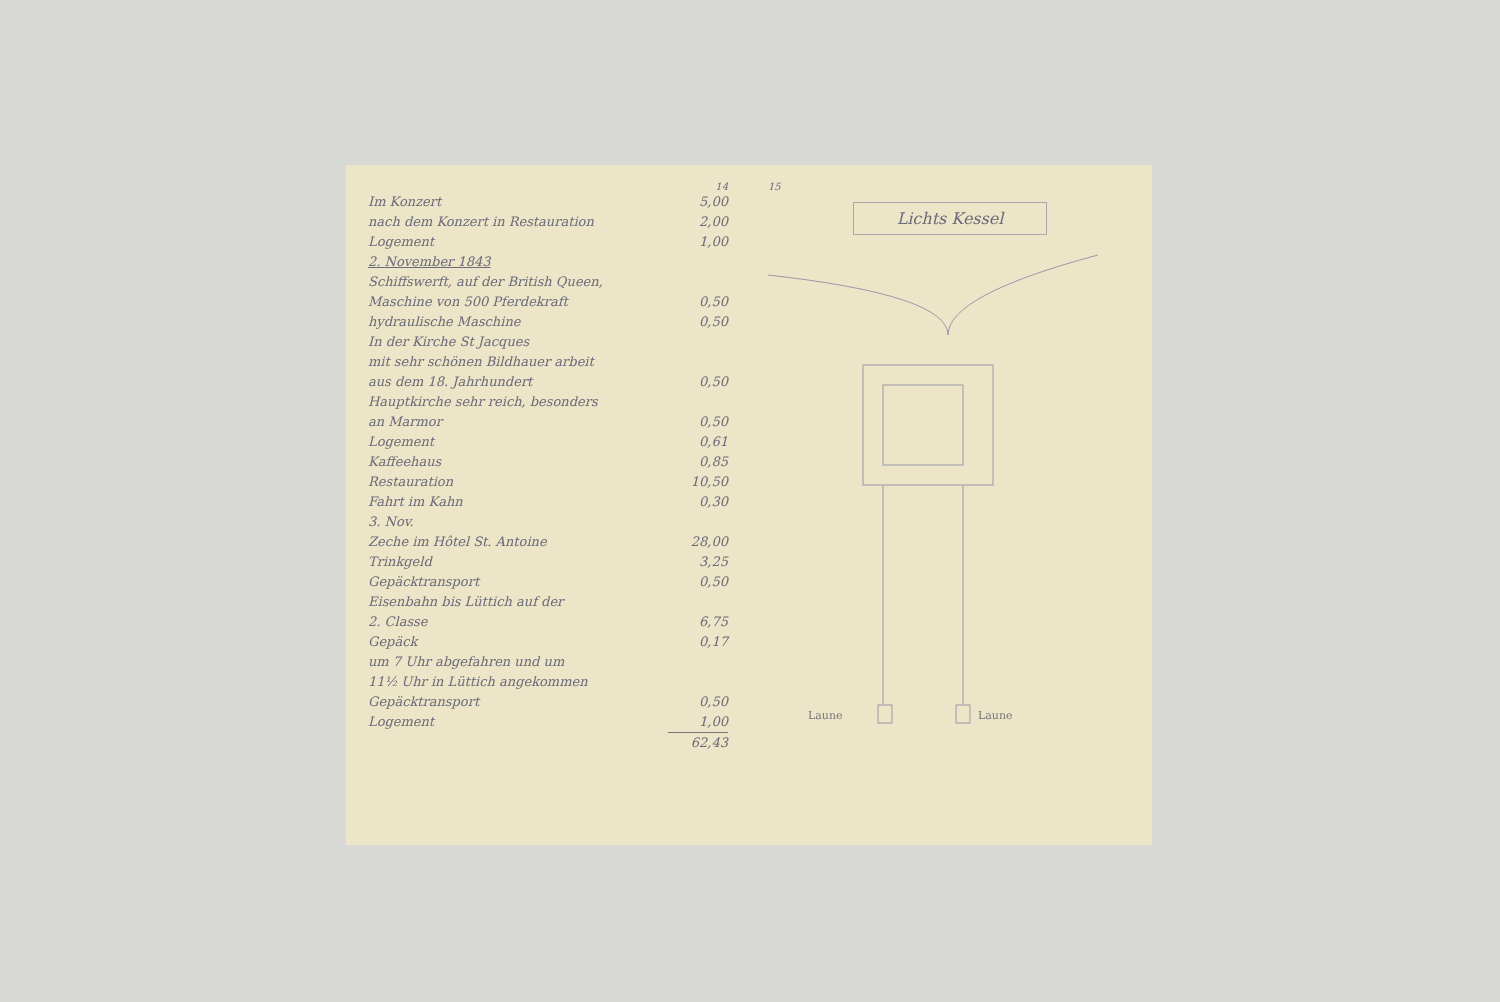14
| Im Konzert | 5,00 |
| nach dem Konzert in Restauration | 2,00 |
| Logement | 1,00 |
| 2. November 1843 | |
| Schiffswerft, auf der British Queen, | |
| Maschine von 500 Pferdekraft | 0,50 |
| hydraulische Maschine | 0,50 |
| In der Kirche St Jacques | |
| mit sehr schönen Bildhauer arbeit | |
| aus dem 18. Jahrhundert | 0,50 |
| Hauptkirche sehr reich, besonders | |
| an Marmor | 0,50 |
| Logement | 0,61 |
| Kaffeehaus | 0,85 |
| Restauration | 10,50 |
| Fahrt im Kahn | 0,30 |
| 3. Nov. | |
| Zeche im Hôtel St. Antoine | 28,00 |
| Trinkgeld | 3,25 |
| Gepäcktransport | 0,50 |
| Eisenbahn bis Lüttich auf der | |
| 2. Classe | 6,75 |
| Gepäck | 0,17 |
| um 7 Uhr abgefahren und um | |
| 11½ Uhr in Lüttich angekommen | |
| Gepäcktransport | 0,50 |
| Logement | 1,00 |
| | 62,43 |
15
Lichts Kessel
Laune
Laune